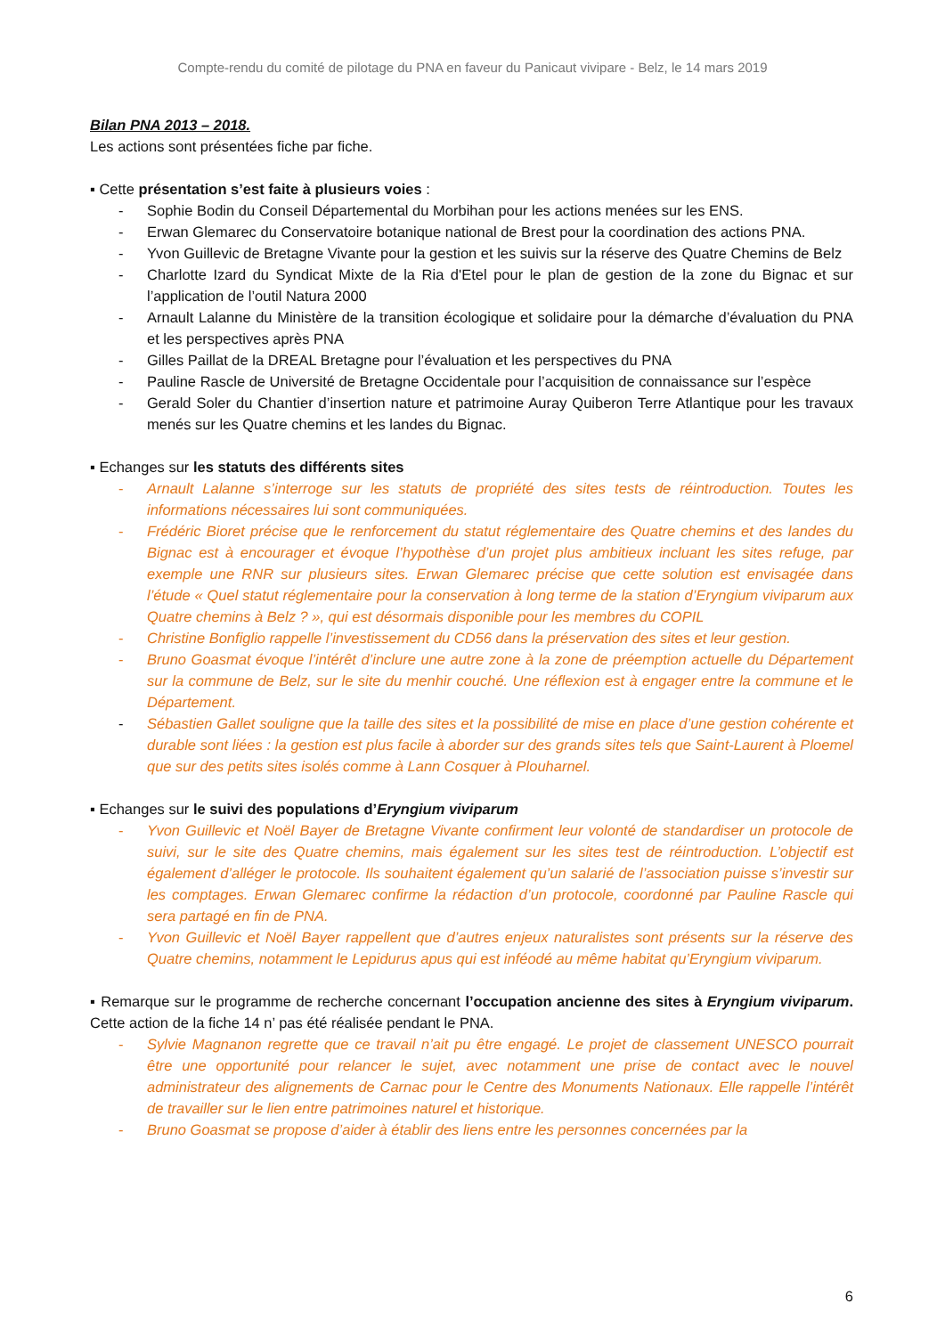Compte-rendu du comité de pilotage du PNA en faveur du Panicaut vivipare - Belz, le 14 mars 2019
Bilan PNA 2013 – 2018.
Les actions sont présentées fiche par fiche.
▪ Cette présentation s’est faite à plusieurs voies :
- Sophie Bodin du Conseil Départemental du Morbihan pour les actions menées sur les ENS.
- Erwan Glemarec du Conservatoire botanique national de Brest pour la coordination des actions PNA.
- Yvon Guillevic de Bretagne Vivante pour la gestion et les suivis sur la réserve des Quatre Chemins de Belz
- Charlotte Izard du Syndicat Mixte de la Ria d'Etel pour le plan de gestion de la zone du Bignac et sur l’application de l’outil Natura 2000
- Arnault Lalanne du Ministère de la transition écologique et solidaire pour la démarche d’évaluation du PNA et les perspectives après PNA
- Gilles Paillat de la DREAL Bretagne pour l’évaluation et les perspectives du PNA
- Pauline Rascle de Université de Bretagne Occidentale pour l’acquisition de connaissance sur l’espèce
- Gerald Soler du Chantier d’insertion nature et patrimoine Auray Quiberon Terre Atlantique pour les travaux menés sur les Quatre chemins et les landes du Bignac.
▪ Echanges sur les statuts des différents sites
- Arnault Lalanne s’interroge sur les statuts de propriété des sites tests de réintroduction. Toutes les informations nécessaires lui sont communiquées.
- Frédéric Bioret précise que le renforcement du statut réglementaire des Quatre chemins et des landes du Bignac est à encourager et évoque l’hypothèse d’un projet plus ambitieux incluant les sites refuge, par exemple une RNR sur plusieurs sites. Erwan Glemarec précise que cette solution est envisagée dans l’étude « Quel statut réglementaire pour la conservation à long terme de la station d’Eryngium viviparum aux Quatre chemins à Belz ? », qui est désormais disponible pour les membres du COPIL
- Christine Bonfiglio rappelle l’investissement du CD56 dans la préservation des sites et leur gestion.
- Bruno Goasmat évoque l’intérêt d’inclure une autre zone à la zone de préemption actuelle du Département sur la commune de Belz, sur le site du menhir couché. Une réflexion est à engager entre la commune et le Département.
- Sébastien Gallet souligne que la taille des sites et la possibilité de mise en place d’une gestion cohérente et durable sont liées : la gestion est plus facile à aborder sur des grands sites tels que Saint-Laurent à Ploemel que sur des petits sites isolés comme à Lann Cosquer à Plouharnel.
▪ Echanges sur le suivi des populations d’Eryngium viviparum
- Yvon Guillevic et Noël Bayer de Bretagne Vivante confirment leur volonté de standardiser un protocole de suivi, sur le site des Quatre chemins, mais également sur les sites test de réintroduction. L’objectif est également d’alléger le protocole. Ils souhaitent également qu’un salarié de l’association puisse s’investir sur les comptages. Erwan Glemarec confirme la rédaction d’un protocole, coordonné par Pauline Rascle qui sera partagé en fin de PNA.
- Yvon Guillevic et Noël Bayer rappellent que d’autres enjeux naturalistes sont présents sur la réserve des Quatre chemins, notamment le Lepidurus apus qui est inféodé au même habitat qu’Eryngium viviparum.
▪ Remarque sur le programme de recherche concernant l’occupation ancienne des sites à Eryngium viviparum. Cette action de la fiche 14 n’ pas été réalisée pendant le PNA.
- Sylvie Magnanon regrette que ce travail n’ait pu être engagé. Le projet de classement UNESCO pourrait être une opportunité pour relancer le sujet, avec notamment une prise de contact avec le nouvel administrateur des alignements de Carnac pour le Centre des Monuments Nationaux. Elle rappelle l’intérêt de travailler sur le lien entre patrimoines naturel et historique.
- Bruno Goasmat se propose d’aider à établir des liens entre les personnes concernées par la
6